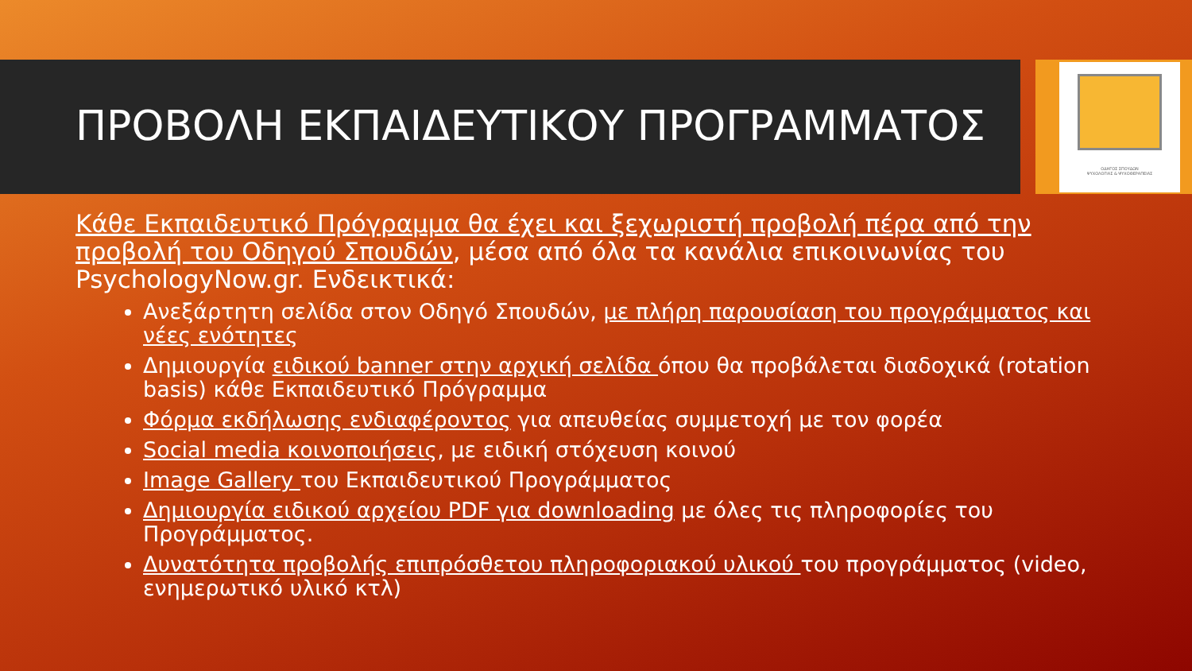ΟΔΗΓΟΣ ΣΠΟΥΔΩΝ
ΨΥΧΟΛΟΓΙΑΣ & ΨΥΧΟΘΕΡΑΠΕΙΑΣ
ΠΡΟΒΟΛΗ ΕΚΠΑΙΔΕΥΤΙΚΟΥ ΠΡΟΓΡΑΜΜΑΤΟΣ
Κάθε Εκπαιδευτικό Πρόγραμμα θα έχει και ξεχωριστή προβολή πέρα από την προβολή του Οδηγού Σπουδών, μέσα από όλα τα κανάλια επικοινωνίας του PsychologyNow.gr. Ενδεικτικά:
Ανεξάρτητη σελίδα στον Οδηγό Σπουδών, με πλήρη παρουσίαση του προγράμματος και νέες ενότητες
Δημιουργία ειδικού banner στην αρχική σελίδα όπου θα προβάλεται διαδοχικά (rotation basis) κάθε Εκπαιδευτικό Πρόγραμμα
Φόρμα εκδήλωσης ενδιαφέροντος για απευθείας συμμετοχή με τον φορέα
Social media κοινοποιήσεις, με ειδική στόχευση κοινού
Image Gallery του Εκπαιδευτικού Προγράμματος
Δημιουργία ειδικού αρχείου PDF για downloading με όλες τις πληροφορίες του Προγράμματος.
Δυνατότητα προβολής επιπρόσθετου πληροφοριακού υλικού του προγράμματος (video, ενημερωτικό υλικό κτλ)